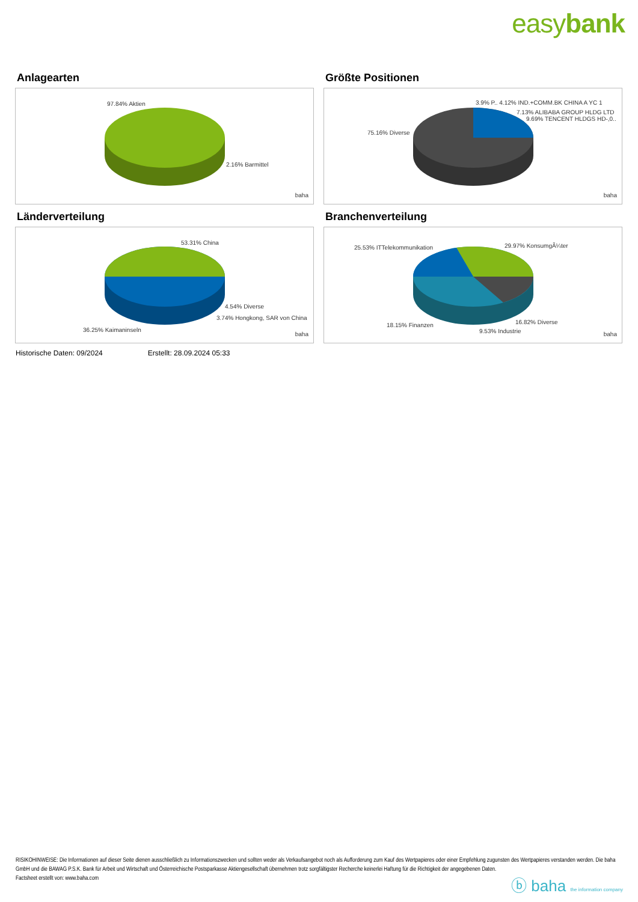easybank
Anlagearten
97.84% Aktien
2.16% Barmittel
baha
Größte Positionen
3.9% P.. 4.12% IND.+COMM.BK CHINA A YC 1
7.13% ALIBABA GROUP HLDG LTD
9.69% TENCENT HLDGS HD-,0..
75.16% Diverse
baha
Länderverteilung
53.31% China
4.54% Diverse
3.74% Hongkong, SAR von China
36.25% Kaimaninseln
baha
Branchenverteilung
25.53% ITTelekommunikation 29.97% KonsumgÃ¼ter
18.15% Finanzen 16.82% Diverse
9.53% Industrie baha
Historische Daten: 09/2024 Erstellt: 28.09.2024 05:33
RISIKOHINWEISE: Die Informationen auf dieser Seite dienen ausschließlich zu Informationszwecken und sollten weder als Verkaufsangebot noch als Aufforderung zum Kauf des Wertpapieres oder einer Empfehlung zugunsten des Wertpapieres verstanden werden. Die baha GmbH und die BAWAG P.S.K. Bank für Arbeit und Wirtschaft und Österreichische Postsparkasse Aktiengesellschaft übernehmen trotz sorgfältigster Recherche keinerlei Haftung für die Richtigkeit der angegebenen Daten.
Factsheet erstellt von: www.baha.com
ⓑ baha the information company